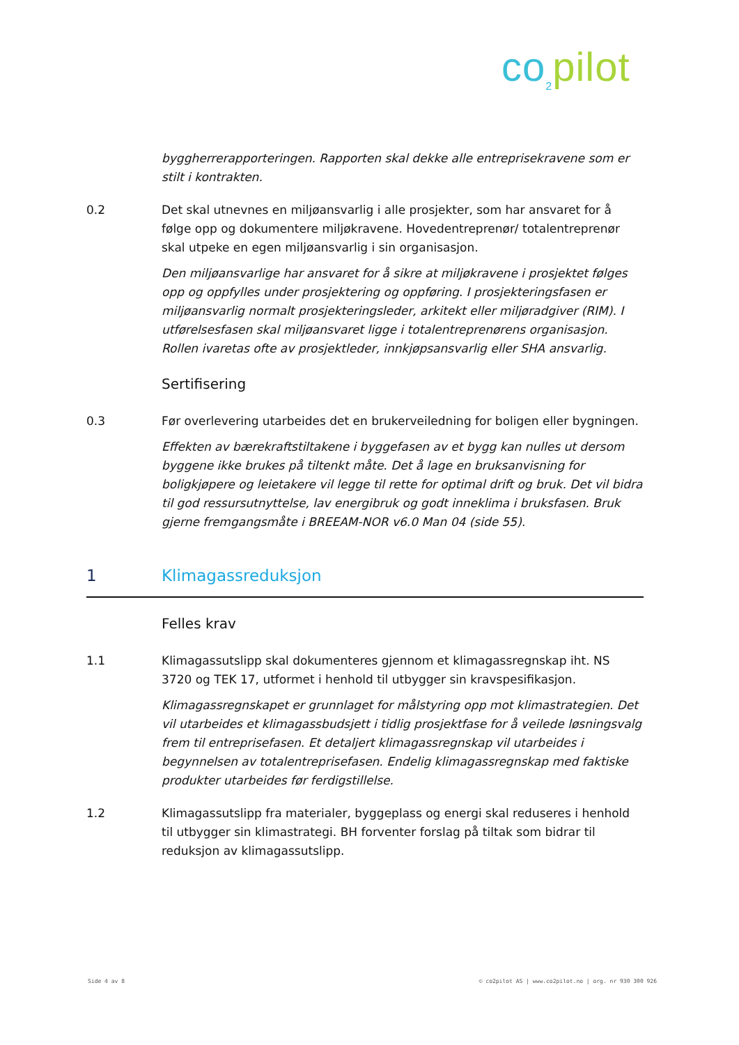co<sub>2</sub>pilot
byggherrerapporteringen. Rapporten skal dekke alle entreprisekravene som er stilt i kontrakten.
0.2 Det skal utnevnes en miljøansvarlig i alle prosjekter, som har ansvaret for å følge opp og dokumentere miljøkravene. Hovedentreprenør/ totalentreprenør skal utpeke en egen miljøansvarlig i sin organisasjon.
Den miljøansvarlige har ansvaret for å sikre at miljøkravene i prosjektet følges opp og oppfylles under prosjektering og oppføring. I prosjekteringsfasen er miljøansvarlig normalt prosjekteringsleder, arkitekt eller miljøradgiver (RIM). I utførelsesfasen skal miljøansvaret ligge i totalentreprenørens organisasjon. Rollen ivaretas ofte av prosjektleder, innkjøpsansvarlig eller SHA ansvarlig.
Sertifisering
0.3 Før overlevering utarbeides det en brukerveiledning for boligen eller bygningen.
Effekten av bærekraftstiltakene i byggefasen av et bygg kan nulles ut dersom byggene ikke brukes på tiltenkt måte. Det å lage en bruksanvisning for boligkjøpere og leietakere vil legge til rette for optimal drift og bruk. Det vil bidra til god ressursutnyttelse, lav energibruk og godt inneklima i bruksfasen. Bruk gjerne fremgangsmåte i BREEAM-NOR v6.0 Man 04 (side 55).
1 Klimagassreduksjon
Felles krav
1.1 Klimagassutslipp skal dokumenteres gjennom et klimagassregnskap iht. NS 3720 og TEK 17, utformet i henhold til utbygger sin kravspesifikasjon.
Klimagassregnskapet er grunnlaget for målstyring opp mot klimastrategien. Det vil utarbeides et klimagassbudsjett i tidlig prosjektfase for å veilede løsningsvalg frem til entreprisefasen. Et detaljert klimagassregnskap vil utarbeides i begynnelsen av totalentreprisefasen. Endelig klimagassregnskap med faktiske produkter utarbeides før ferdigstillelse.
1.2 Klimagassutslipp fra materialer, byggeplass og energi skal reduseres i henhold til utbygger sin klimastrategi. BH forventer forslag på tiltak som bidrar til reduksjon av klimagassutslipp.
Side 4 av 8 © co2pilot AS | www.co2pilot.no | org. nr 930 300 926